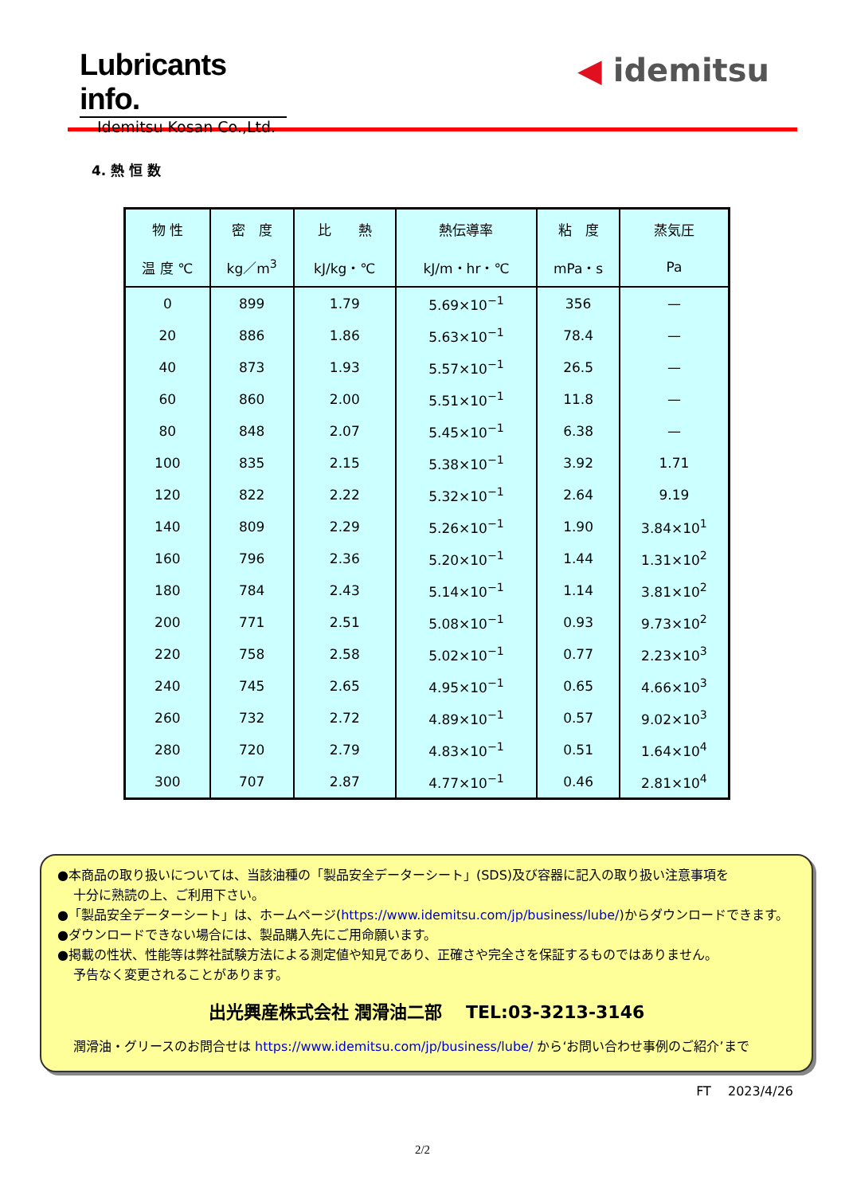Lubricants info.
Idemitsu Kosan Co.,Ltd.
◀ idemitsu
4. 熱 恒 数
| 物 性 | 密 度 | 比 熱 | 熱伝導率 | 粘 度 | 蒸気圧 |
| --- | --- | --- | --- | --- | --- |
| 温 度 ℃ | kg／m<sup>3</sup> | kJ/kg・℃ | kJ/m・hr・℃ | mPa・s | Pa |
| 0 | 899 | 1.79 | 5.69×10<sup>−1</sup> | 356 | — |
| 20 | 886 | 1.86 | 5.63×10<sup>−1</sup> | 78.4 | — |
| 40 | 873 | 1.93 | 5.57×10<sup>−1</sup> | 26.5 | — |
| 60 | 860 | 2.00 | 5.51×10<sup>−1</sup> | 11.8 | — |
| 80 | 848 | 2.07 | 5.45×10<sup>−1</sup> | 6.38 | — |
| 100 | 835 | 2.15 | 5.38×10<sup>−1</sup> | 3.92 | 1.71 |
| 120 | 822 | 2.22 | 5.32×10<sup>−1</sup> | 2.64 | 9.19 |
| 140 | 809 | 2.29 | 5.26×10<sup>−1</sup> | 1.90 | 3.84×10<sup>1</sup> |
| 160 | 796 | 2.36 | 5.20×10<sup>−1</sup> | 1.44 | 1.31×10<sup>2</sup> |
| 180 | 784 | 2.43 | 5.14×10<sup>−1</sup> | 1.14 | 3.81×10<sup>2</sup> |
| 200 | 771 | 2.51 | 5.08×10<sup>−1</sup> | 0.93 | 9.73×10<sup>2</sup> |
| 220 | 758 | 2.58 | 5.02×10<sup>−1</sup> | 0.77 | 2.23×10<sup>3</sup> |
| 240 | 745 | 2.65 | 4.95×10<sup>−1</sup> | 0.65 | 4.66×10<sup>3</sup> |
| 260 | 732 | 2.72 | 4.89×10<sup>−1</sup> | 0.57 | 9.02×10<sup>3</sup> |
| 280 | 720 | 2.79 | 4.83×10<sup>−1</sup> | 0.51 | 1.64×10<sup>4</sup> |
| 300 | 707 | 2.87 | 4.77×10<sup>−1</sup> | 0.46 | 2.81×10<sup>4</sup> |
●本商品の取り扱いについては、当該油種の「製品安全データーシート」(SDS)及び容器に記入の取り扱い注意事項を
十分に熟読の上、ご利用下さい。
●「製品安全データーシート」は、ホームページ(https://www.idemitsu.com/jp/business/lube/)からダウンロードできます。
●ダウンロードできない場合には、製品購入先にご用命願います。
●掲載の性状、性能等は弊社試験方法による測定値や知見であり、正確さや完全さを保証するものではありません。
予告なく変更されることがあります。
出光興産株式会社 潤滑油二部 　TEL:03-3213-3146
潤滑油・グリースのお問合せは https://www.idemitsu.com/jp/business/lube/ から‘お問い合わせ事例のご紹介’まで
FT 　2023/4/26
2/2